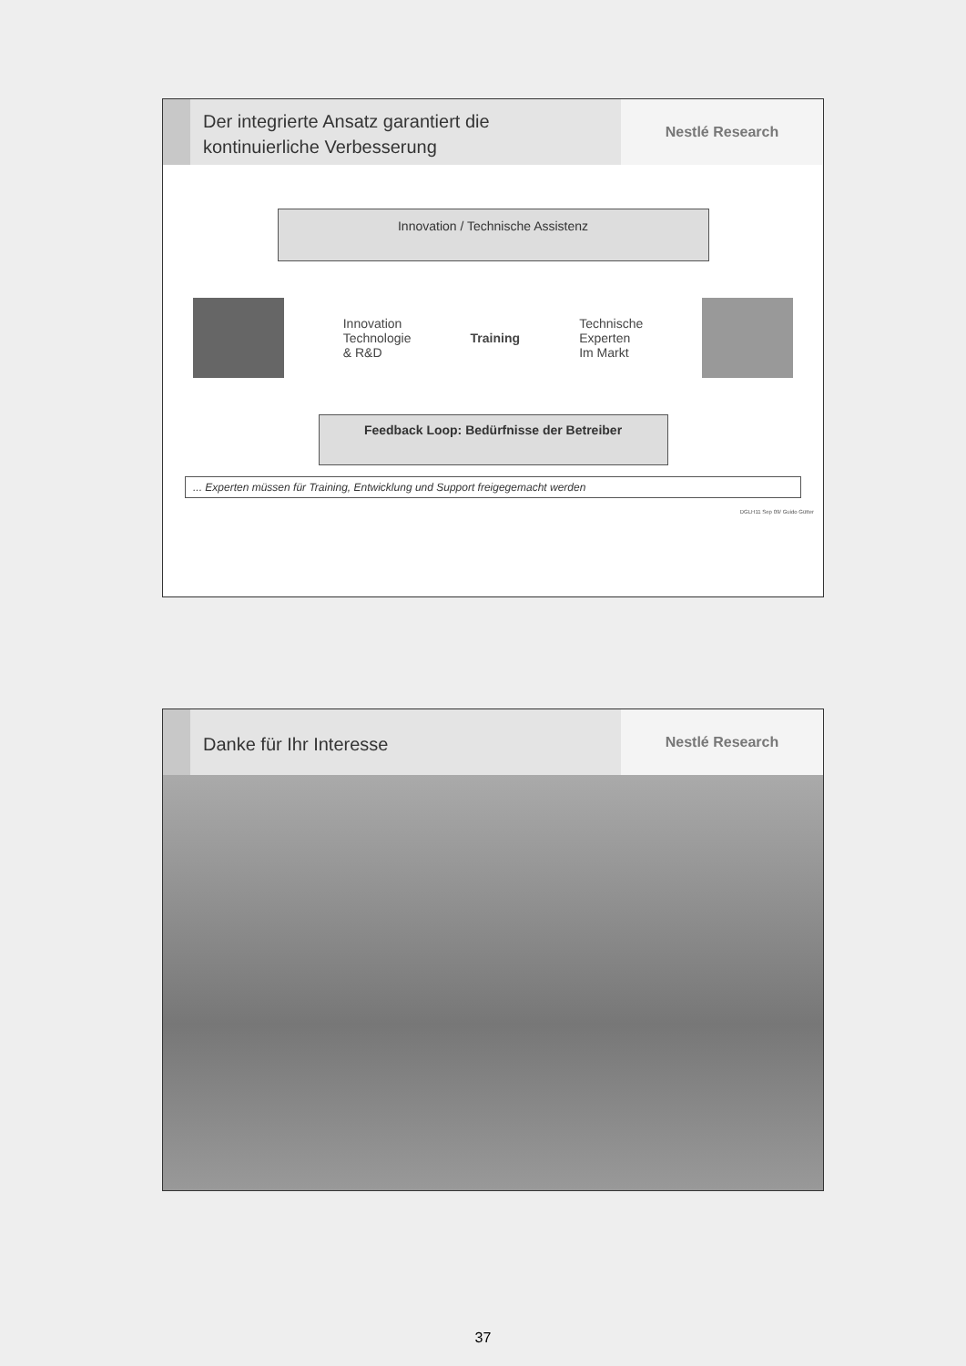Der integrierte Ansatz garantiert die
kontinuierliche Verbesserung
Nestlé Research
Innovation / Technische Assistenz
Innovation
Technologie
& R&D
Training
Technische
Experten
Im Markt
Feedback Loop: Bedürfnisse der Betreiber
... Experten müssen für Training, Entwicklung und Support freigegemacht werden
DGLH11 Sep 09/ Guido Gütter
Danke für Ihr Interesse
Nestlé Research
37